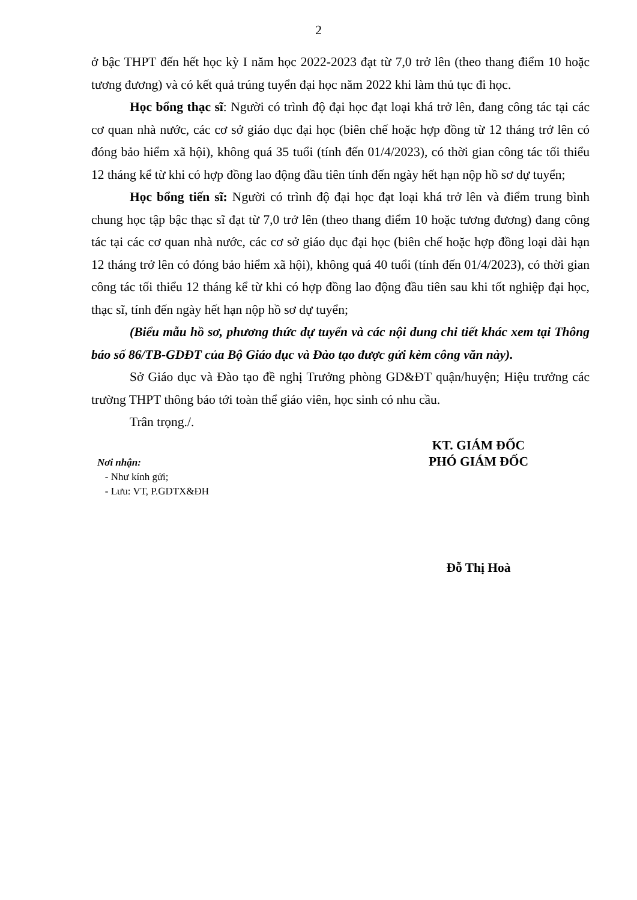2
ở bậc THPT đến hết học kỳ I năm học 2022-2023 đạt từ 7,0 trở lên (theo thang điểm 10 hoặc tương đương) và có kết quả trúng tuyển đại học năm 2022 khi làm thủ tục đi học.
Học bổng thạc sĩ: Người có trình độ đại học đạt loại khá trở lên, đang công tác tại các cơ quan nhà nước, các cơ sở giáo dục đại học (biên chế hoặc hợp đồng từ 12 tháng trở lên có đóng bảo hiểm xã hội), không quá 35 tuổi (tính đến 01/4/2023), có thời gian công tác tối thiểu 12 tháng kể từ khi có hợp đồng lao động đầu tiên tính đến ngày hết hạn nộp hồ sơ dự tuyển;
Học bổng tiến sĩ: Người có trình độ đại học đạt loại khá trở lên và điểm trung bình chung học tập bậc thạc sĩ đạt từ 7,0 trở lên (theo thang điểm 10 hoặc tương đương) đang công tác tại các cơ quan nhà nước, các cơ sở giáo dục đại học (biên chế hoặc hợp đồng loại dài hạn 12 tháng trở lên có đóng bảo hiểm xã hội), không quá 40 tuổi (tính đến 01/4/2023), có thời gian công tác tối thiểu 12 tháng kể từ khi có hợp đồng lao động đầu tiên sau khi tốt nghiệp đại học, thạc sĩ, tính đến ngày hết hạn nộp hồ sơ dự tuyển;
(Biểu mẫu hồ sơ, phương thức dự tuyển và các nội dung chi tiết khác xem tại Thông báo số 86/TB-GDĐT của Bộ Giáo dục và Đào tạo được gửi kèm công văn này).
Sở Giáo dục và Đào tạo đề nghị Trưởng phòng GD&ĐT quận/huyện; Hiệu trưởng các trường THPT thông báo tới toàn thể giáo viên, học sinh có nhu cầu.
Trân trọng./.
Nơi nhận:
- Như kính gửi;
- Lưu: VT, P.GDTX&ĐH
KT. GIÁM ĐỐC
PHÓ GIÁM ĐỐC
Đỗ Thị Hoà